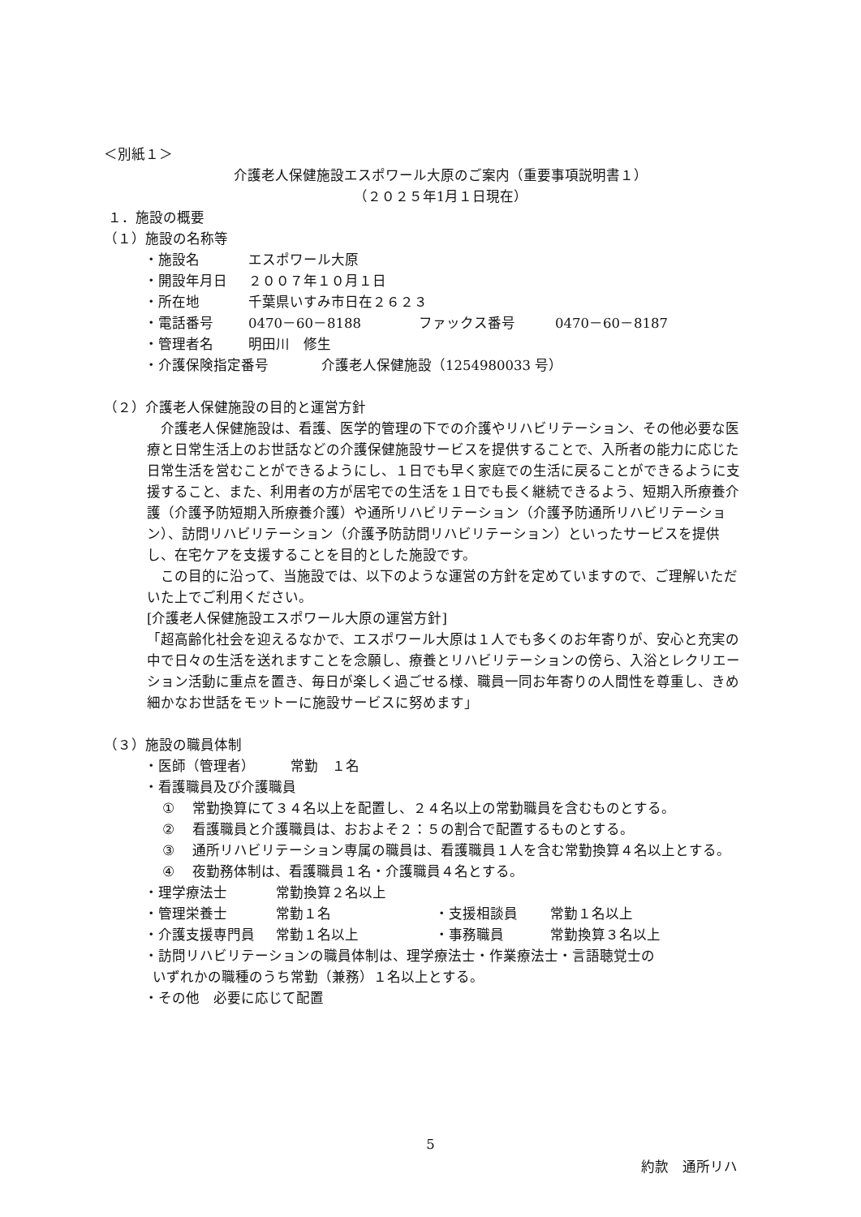＜別紙１＞
介護老人保健施設エスポワール大原のご案内（重要事項説明書１）
（２０２５年1月１日現在）
１．施設の概要
（１）施設の名称等
・施設名 エスポワール大原
・開設年月日 ２００７年１０月１日
・所在地 千葉県いすみ市日在２６２３
・電話番号 0470－60－8188 ファックス番号 0470－60－8187
・管理者名 明田川　修生
・介護保険指定番号 介護老人保健施設（1254980033 号）
（２）介護老人保健施設の目的と運営方針
　介護老人保健施設は、看護、医学的管理の下での介護やリハビリテーション、その他必要な医療と日常生活上のお世話などの介護保健施設サービスを提供することで、入所者の能力に応じた日常生活を営むことができるようにし、１日でも早く家庭での生活に戻ることができるように支援すること、また、利用者の方が居宅での生活を１日でも長く継続できるよう、短期入所療養介護（介護予防短期入所療養介護）や通所リハビリテーション（介護予防通所リハビリテーション）、訪問リハビリテーション（介護予防訪問リハビリテーション）といったサービスを提供し、在宅ケアを支援することを目的とした施設です。
　この目的に沿って、当施設では、以下のような運営の方針を定めていますので、ご理解いただいた上でご利用ください。
[介護老人保健施設エスポワール大原の運営方針]
「超高齢化社会を迎えるなかで、エスポワール大原は１人でも多くのお年寄りが、安心と充実の中で日々の生活を送れますことを念願し、療養とリハビリテーションの傍ら、入浴とレクリエーション活動に重点を置き、毎日が楽しく過ごせる様、職員一同お年寄りの人間性を尊重し、きめ細かなお世話をモットーに施設サービスに努めます」
（３）施設の職員体制
・医師（管理者） 常勤　１名
・看護職員及び介護職員
① 常勤換算にて３４名以上を配置し、２４名以上の常勤職員を含むものとする。
② 看護職員と介護職員は、おおよそ２：５の割合で配置するものとする。
③ 通所リハビリテーション専属の職員は、看護職員１人を含む常勤換算４名以上とする。
④ 夜勤務体制は、看護職員１名・介護職員４名とする。
・理学療法士 常勤換算２名以上
・管理栄養士 常勤１名 ・支援相談員 常勤１名以上
・介護支援専門員 常勤１名以上 ・事務職員 常勤換算３名以上
・訪問リハビリテーションの職員体制は、理学療法士・作業療法士・言語聴覚士の
いずれかの職種のうち常勤（兼務）１名以上とする。
・その他　必要に応じて配置
5
約款　通所リハ